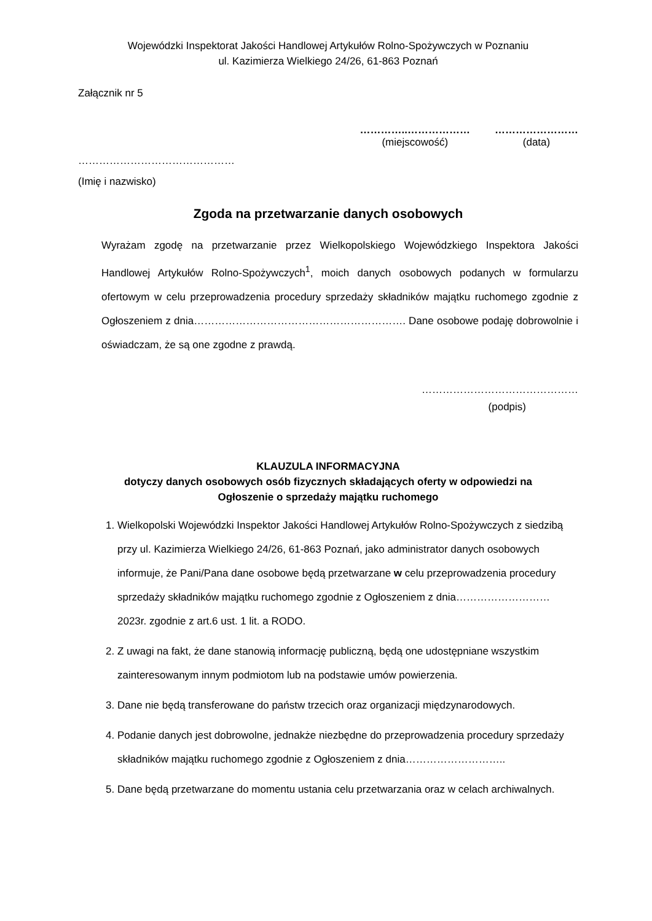Wojewódzki Inspektorat Jakości Handlowej Artykułów Rolno-Spożywczych w Poznaniu
ul. Kazimierza Wielkiego 24/26, 61-863 Poznań
Załącznik nr 5
…………..………………
(miejscowość)
……………………
(data)
………………………………………
(Imię i nazwisko)
Zgoda na przetwarzanie danych osobowych
Wyrażam zgodę na przetwarzanie przez Wielkopolskiego Wojewódzkiego Inspektora Jakości Handlowej Artykułów Rolno-Spożywczych<sup>1</sup>, moich danych osobowych podanych w formularzu ofertowym w celu przeprowadzenia procedury sprzedaży składników majątku ruchomego zgodnie z Ogłoszeniem z dnia……………………………………………………. Dane osobowe podaję dobrowolnie i oświadczam, że są one zgodne z prawdą.
………………………………………
(podpis)
KLAUZULA INFORMACYJNA
dotyczy danych osobowych osób fizycznych składających oferty w odpowiedzi na
Ogłoszenie o sprzedaży majątku ruchomego
1. Wielkopolski Wojewódzki Inspektor Jakości Handlowej Artykułów Rolno-Spożywczych z siedzibą przy ul. Kazimierza Wielkiego 24/26, 61-863 Poznań, jako administrator danych osobowych informuje, że Pani/Pana dane osobowe będą przetwarzane w celu przeprowadzenia procedury sprzedaży składników majątku ruchomego zgodnie z Ogłoszeniem z dnia……………………… 2023r. zgodnie z art.6 ust. 1 lit. a RODO.
2. Z uwagi na fakt, że dane stanowią informację publiczną, będą one udostępniane wszystkim zainteresowanym innym podmiotom lub na podstawie umów powierzenia.
3. Dane nie będą transferowane do państw trzecich oraz organizacji międzynarodowych.
4. Podanie danych jest dobrowolne, jednakże niezbędne do przeprowadzenia procedury sprzedaży składników majątku ruchomego zgodnie z Ogłoszeniem z dnia………………………..
5. Dane będą przetwarzane do momentu ustania celu przetwarzania oraz w celach archiwalnych.